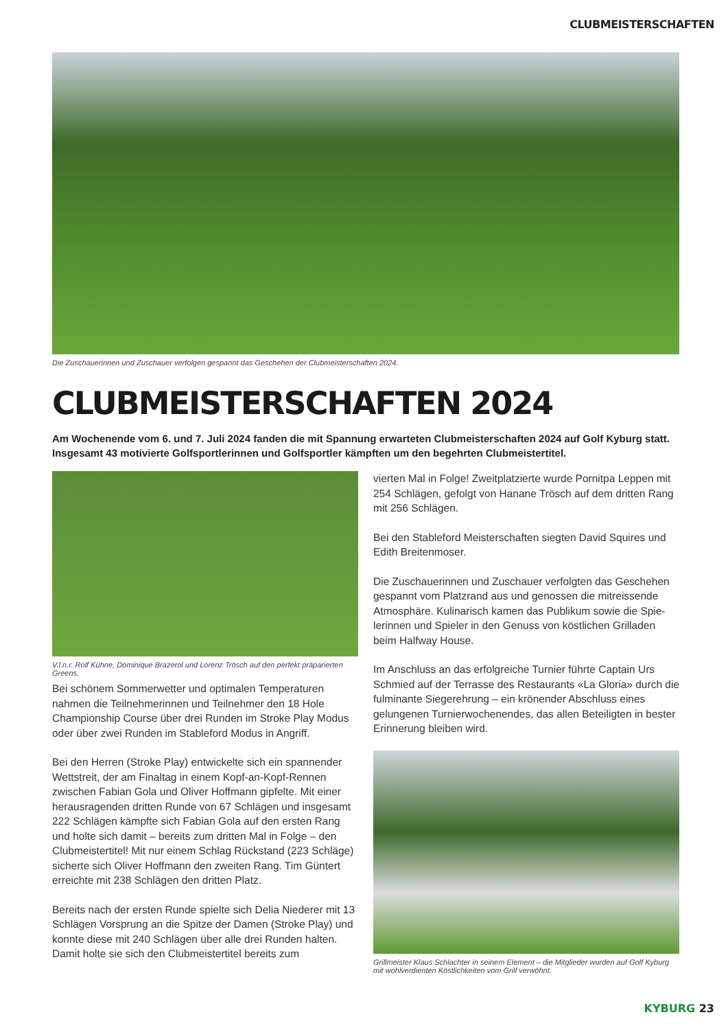CLUBMEISTERSCHAFTEN
Die Zuschauerinnen und Zuschauer verfolgen gespannt das Geschehen der Clubmeisterschaften 2024.
CLUBMEISTERSCHAFTEN 2024
Am Wochenende vom 6. und 7. Juli 2024 fanden die mit Spannung erwarteten Clubmeisterschaften 2024 auf Golf Kyburg statt. Insgesamt 43 motivierte Golfsportlerinnen und Golfsportler kämpften um den begehrten Clubmeis­tertitel.
V.l.n.r. Rolf Kühne, Dominique Brazerol und Lorenz Trösch auf den perfekt präparierten Greens.
Bei schönem Sommerwetter und optimalen Temperaturen nahmen die Teilnehmerinnen und Teilnehmer den 18 Hole Championship Course über drei Runden im Stroke Play Modus oder über zwei Runden im Stableford Modus in Angriff.
Bei den Herren (Stroke Play) entwickelte sich ein spannender Wettstreit, der am Finaltag in einem Kopf-an-Kopf-Rennen zwischen Fabian Gola und Oliver Hoffmann gipfelte. Mit einer herausragenden dritten Runde von 67 Schlägen und insge­samt 222 Schlägen kämpfte sich Fabian Gola auf den ersten Rang und holte sich damit – bereits zum dritten Mal in Folge – den Clubmeistertitel! Mit nur einem Schlag Rückstand (223 Schläge) sicherte sich Oliver Hoffmann den zweiten Rang. Tim Güntert erreichte mit 238 Schlägen den dritten Platz.
Bereits nach der ersten Runde spielte sich Delia Niederer mit 13 Schlägen Vorsprung an die Spitze der Damen (Stroke Play) und konnte diese mit 240 Schlägen über alle drei Runden halten. Damit holte sie sich den Clubmeistertitel bereits zum
vierten Mal in Folge! Zweitplatzierte wurde Pornitpa Leppen mit 254 Schlägen, gefolgt von Hanane Trösch auf dem dritten Rang mit 256 Schlägen.
Bei den Stableford Meisterschaften siegten David Squires und Edith Breitenmoser.
Die Zuschauerinnen und Zuschauer verfolgten das Geschehen gespannt vom Platzrand aus und genossen die mitreissende Atmosphäre. Kulinarisch kamen das Publikum sowie die Spie­lerinnen und Spieler in den Genuss von köstlichen Grilladen beim Halfway House.
Im Anschluss an das erfolgreiche Turnier führte Captain Urs Schmied auf der Terrasse des Restaurants «La Gloria» durch die fulminante Siegerehrung – ein krönender Abschluss eines gelungenen Turnierwochenendes, das allen Beteiligten in bes­ter Erinnerung bleiben wird.
Grillmeister Klaus Schlachter in seinem Element – die Mitglieder wurden auf Golf Kyburg mit wohlverdienten Köstlichkeiten vom Grill verwöhnt.
KYBURG 23